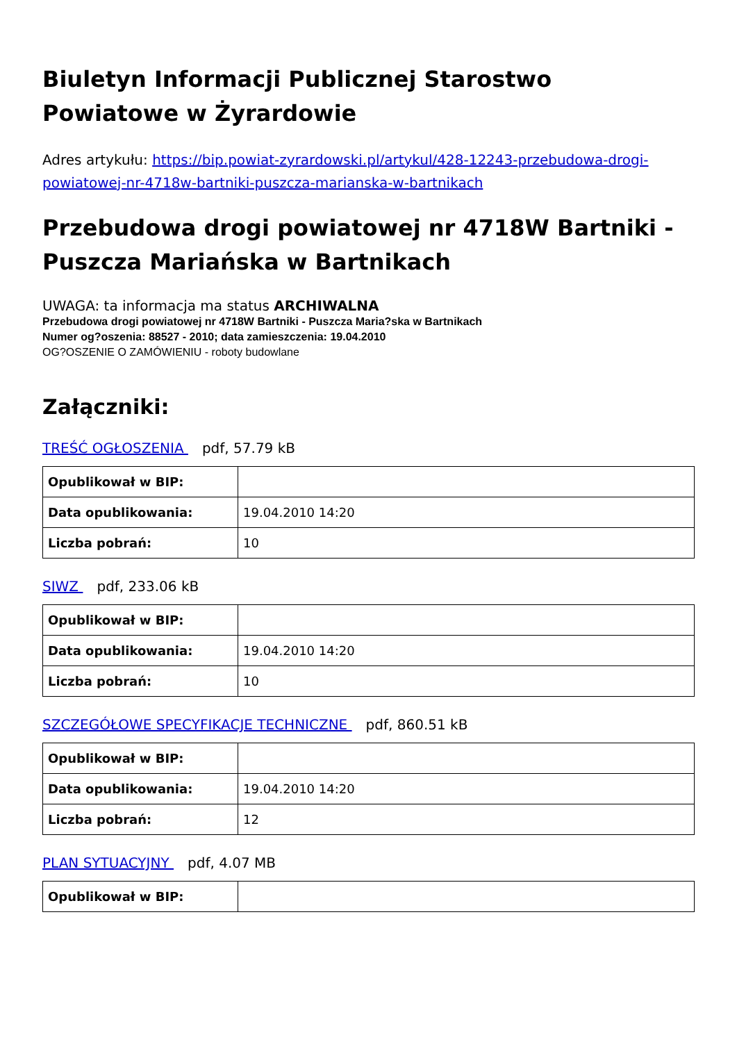Biuletyn Informacji Publicznej Starostwo Powiatowe w Żyrardowie
Adres artykułu: https://bip.powiat-zyrardowski.pl/artykul/428-12243-przebudowa-drogi-powiatowej-nr-4718w-bartniki-puszcza-marianska-w-bartnikach
Przebudowa drogi powiatowej nr 4718W Bartniki - Puszcza Mariańska w Bartnikach
UWAGA: ta informacja ma status ARCHIWALNA
Przebudowa drogi powiatowej nr 4718W Bartniki - Puszcza Maria?ska w Bartnikach
Numer og?oszenia: 88527 - 2010; data zamieszczenia: 19.04.2010
OG?OSZENIE O ZAMÓWIENIU - roboty budowlane
Załączniki:
TREŚĆ OGŁOSZENIA pdf, 57.79 kB
| Opublikował w BIP: | |
| Data opublikowania: | 19.04.2010 14:20 |
| Liczba pobrań: | 10 |
SIWZ pdf, 233.06 kB
| Opublikował w BIP: | |
| Data opublikowania: | 19.04.2010 14:20 |
| Liczba pobrań: | 10 |
SZCZEGÓŁOWE SPECYFIKACJE TECHNICZNE pdf, 860.51 kB
| Opublikował w BIP: | |
| Data opublikowania: | 19.04.2010 14:20 |
| Liczba pobrań: | 12 |
PLAN SYTUACYJNY pdf, 4.07 MB
| Opublikował w BIP: | |